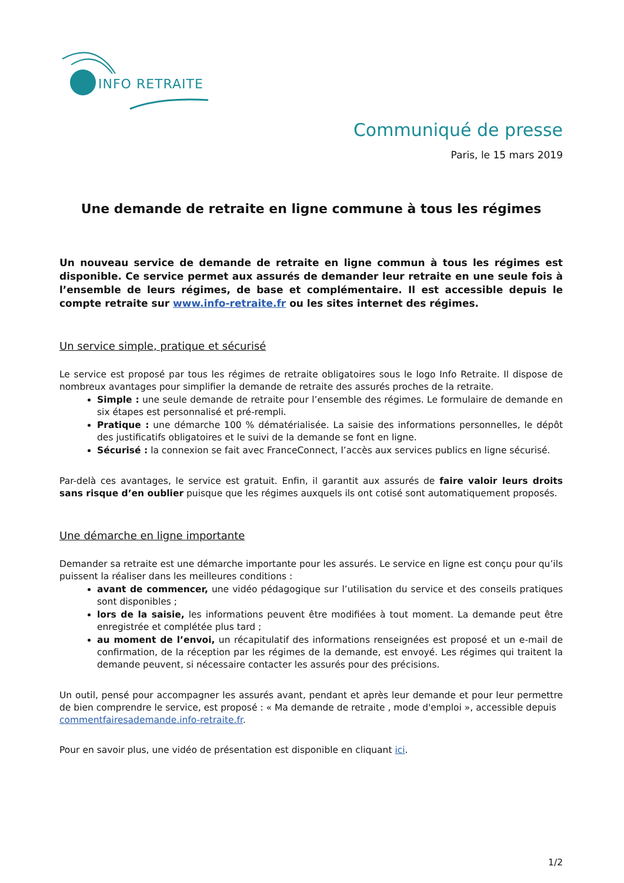INFO RETRAITE
Communiqué de presse
Paris, le 15 mars 2019
Une demande de retraite en ligne commune à tous les régimes
Un nouveau service de demande de retraite en ligne commun à tous les régimes est disponible. Ce service permet aux assurés de demander leur retraite en une seule fois à l’ensemble de leurs régimes, de base et complémentaire. Il est accessible depuis le compte retraite sur www.info-retraite.fr ou les sites internet des régimes.
Un service simple, pratique et sécurisé
Le service est proposé par tous les régimes de retraite obligatoires sous le logo Info Retraite. Il dispose de nombreux avantages pour simplifier la demande de retraite des assurés proches de la retraite.
Simple : une seule demande de retraite pour l’ensemble des régimes. Le formulaire de demande en six étapes est personnalisé et pré-rempli.
Pratique : une démarche 100 % dématérialisée. La saisie des informations personnelles, le dépôt des justificatifs obligatoires et le suivi de la demande se font en ligne.
Sécurisé : la connexion se fait avec FranceConnect, l’accès aux services publics en ligne sécurisé.
Par-delà ces avantages, le service est gratuit. Enfin, il garantit aux assurés de faire valoir leurs droits sans risque d’en oublier puisque que les régimes auxquels ils ont cotisé sont automatiquement proposés.
Une démarche en ligne importante
Demander sa retraite est une démarche importante pour les assurés. Le service en ligne est conçu pour qu’ils puissent la réaliser dans les meilleures conditions :
avant de commencer, une vidéo pédagogique sur l’utilisation du service et des conseils pratiques sont disponibles ;
lors de la saisie, les informations peuvent être modifiées à tout moment. La demande peut être enregistrée et complétée plus tard ;
au moment de l’envoi, un récapitulatif des informations renseignées est proposé et un e-mail de confirmation, de la réception par les régimes de la demande, est envoyé. Les régimes qui traitent la demande peuvent, si nécessaire contacter les assurés pour des précisions.
Un outil, pensé pour accompagner les assurés avant, pendant et après leur demande et pour leur permettre de bien comprendre le service, est proposé : « Ma demande de retraite , mode d'emploi », accessible depuis
commentfairesademande.info-retraite.fr.
Pour en savoir plus, une vidéo de présentation est disponible en cliquant ici.
1/2